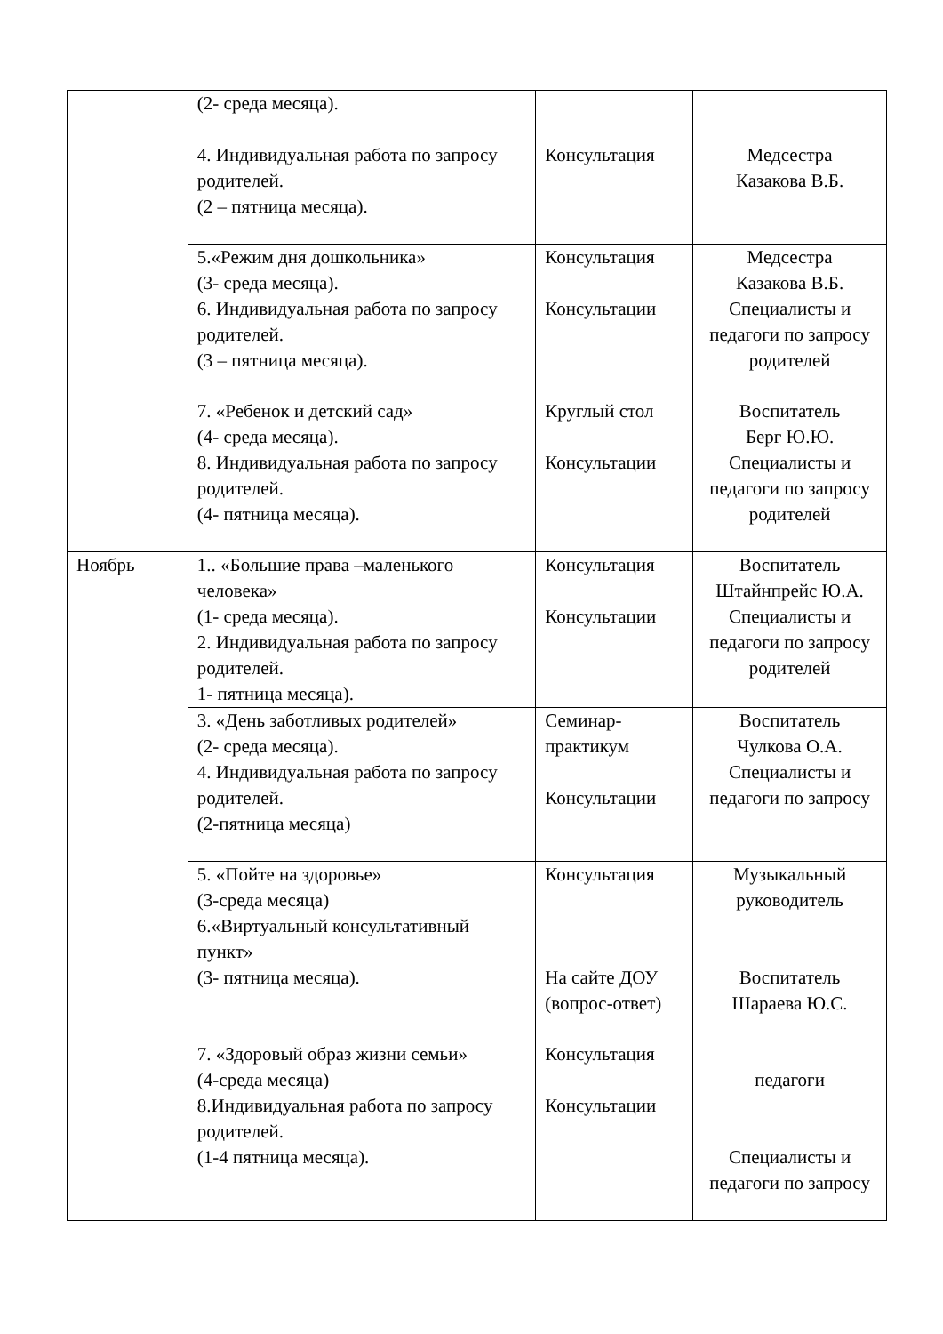| | (2- среда месяца). 4. Индивидуальная работа по запросу родителей. (2 – пятница месяца). | Консультация | Медсестра Казакова В.Б. |
| | 5.«Режим дня дошкольника» (3- среда месяца). 6. Индивидуальная работа по запросу родителей. (3 – пятница месяца). | Консультация Консультации | Медсестра Казакова В.Б. Специалисты и педагоги по запросу родителей |
| | 7. «Ребенок и детский сад» (4- среда месяца). 8. Индивидуальная работа по запросу родителей. (4- пятница месяца). | Круглый стол Консультации | Воспитатель Берг Ю.Ю. Специалисты и педагоги по запросу родителей |
| Ноябрь | 1.. «Большие права –маленького человека» (1- среда месяца). 2. Индивидуальная работа по запросу родителей. 1- пятница месяца). | Консультация Консультации | Воспитатель Штайнпрейс Ю.А. Специалисты и педагоги по запросу родителей |
| | 3. «День заботливых родителей» (2- среда месяца). 4. Индивидуальная работа по запросу родителей. (2-пятница месяца) | Семинар-практикум Консультации | Воспитатель Чулкова О.А. Специалисты и педагоги по запросу |
| | 5. «Пойте на здоровье» (3-среда месяца) 6.«Виртуальный консультативный пункт» (3- пятница месяца). | Консультация На сайте ДОУ (вопрос-ответ) | Музыкальный руководитель Воспитатель Шараева Ю.С. |
| | 7. «Здоровый образ жизни семьи» (4-среда месяца) 8.Индивидуальная работа по запросу родителей. (1-4 пятница месяца). | Консультация Консультации | педагоги Специалисты и педагоги по запросу |